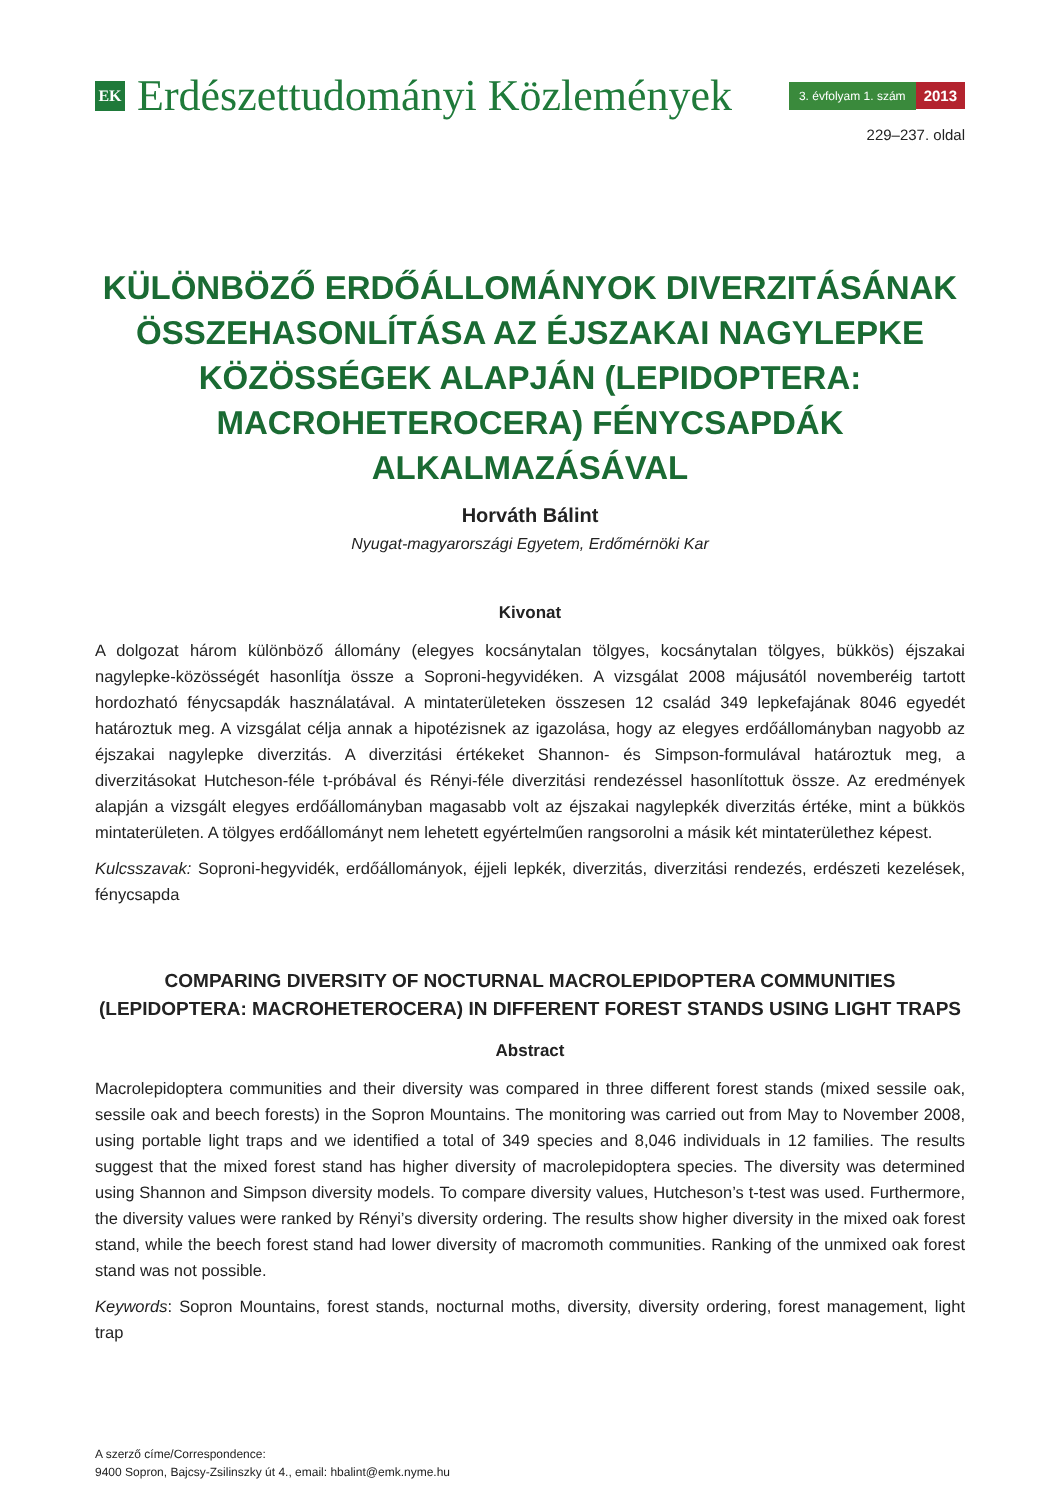EK
Erdészettudományi Közlemények
3. évfolyam 1. szám
2013
229–237. oldal
KÜLÖNBÖZŐ ERDŐÁLLOMÁNYOK DIVERZITÁSÁNAK ÖSSZEHASONLÍTÁSA AZ ÉJSZAKAI NAGYLEPKE KÖZÖSSÉGEK ALAPJÁN (LEPIDOPTERA: MACROHETEROCERA) FÉNYCSAPDÁK ALKALMAZÁSÁVAL
Horváth Bálint
Nyugat-magyarországi Egyetem, Erdőmérnöki Kar
Kivonat
A dolgozat három különböző állomány (elegyes kocsánytalan tölgyes, kocsánytalan tölgyes, bükkös) éjszakai nagylepke-közösségét hasonlítja össze a Soproni-hegyvidéken. A vizsgálat 2008 májusától novemberéig tartott hordozható fénycsapdák használatával. A mintaterületeken összesen 12 család 349 lepkefajának 8046 egyedét határoztuk meg. A vizsgálat célja annak a hipotézisnek az igazolása, hogy az elegyes erdőállományban nagyobb az éjszakai nagylepke diverzitás. A diverzitási értékeket Shannon- és Simpson-formulával határoztuk meg, a diverzitásokat Hutcheson-féle t-próbával és Rényi-féle diverzitási rendezéssel hasonlítottuk össze. Az eredmények alapján a vizsgált elegyes erdőállományban magasabb volt az éjszakai nagylepkék diverzitás értéke, mint a bükkös mintaterületen. A tölgyes erdőállományt nem lehetett egyértelműen rangsorolni a másik két mintaterülethez képest.
Kulcsszavak: Soproni-hegyvidék, erdőállományok, éjjeli lepkék, diverzitás, diverzitási rendezés, erdészeti kezelések, fénycsapda
COMPARING DIVERSITY OF NOCTURNAL MACROLEPIDOPTERA COMMUNITIES (LEPIDOPTERA: MACROHETEROCERA) IN DIFFERENT FOREST STANDS USING LIGHT TRAPS
Abstract
Macrolepidoptera communities and their diversity was compared in three different forest stands (mixed sessile oak, sessile oak and beech forests) in the Sopron Mountains. The monitoring was carried out from May to November 2008, using portable light traps and we identified a total of 349 species and 8,046 individuals in 12 families. The results suggest that the mixed forest stand has higher diversity of macrolepidoptera species. The diversity was determined using Shannon and Simpson diversity models. To compare diversity values, Hutcheson’s t-test was used. Furthermore, the diversity values were ranked by Rényi’s diversity ordering. The results show higher diversity in the mixed oak forest stand, while the beech forest stand had lower diversity of macromoth communities. Ranking of the unmixed oak forest stand was not possible.
Keywords: Sopron Mountains, forest stands, nocturnal moths, diversity, diversity ordering, forest management, light trap
A szerző címe/Correspondence:
9400 Sopron, Bajcsy-Zsilinszky út 4., email: hbalint@emk.nyme.hu